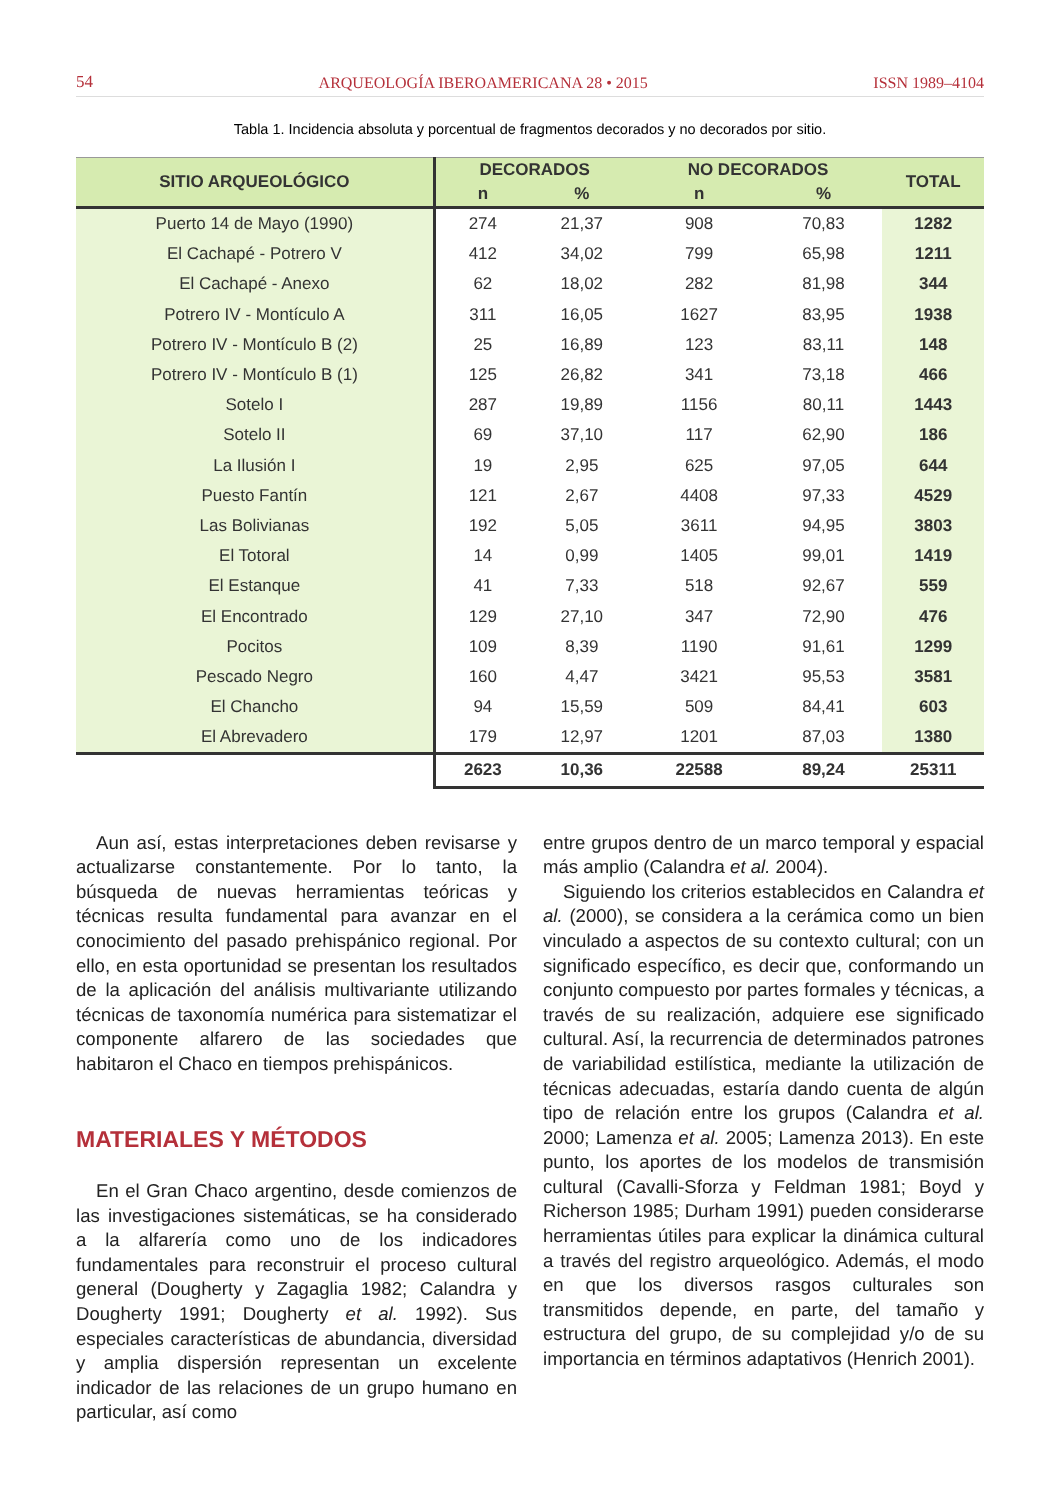54 ARQUEOLOGÍA IBEROAMERICANA 28 • 2015 ISSN 1989–4104
Tabla 1. Incidencia absoluta y porcentual de fragmentos decorados y no decorados por sitio.
| SITIO ARQUEOLÓGICO | DECORADOS | | NO DECORADOS | | TOTAL |
| --- | --- | --- | --- | --- | --- |
| | n | % | n | % | |
| Puerto 14 de Mayo (1990) | 274 | 21,37 | 908 | 70,83 | 1282 |
| El Cachapé - Potrero V | 412 | 34,02 | 799 | 65,98 | 1211 |
| El Cachapé - Anexo | 62 | 18,02 | 282 | 81,98 | 344 |
| Potrero IV - Montículo A | 311 | 16,05 | 1627 | 83,95 | 1938 |
| Potrero IV - Montículo B (2) | 25 | 16,89 | 123 | 83,11 | 148 |
| Potrero IV - Montículo B (1) | 125 | 26,82 | 341 | 73,18 | 466 |
| Sotelo I | 287 | 19,89 | 1156 | 80,11 | 1443 |
| Sotelo II | 69 | 37,10 | 117 | 62,90 | 186 |
| La Ilusión I | 19 | 2,95 | 625 | 97,05 | 644 |
| Puesto Fantín | 121 | 2,67 | 4408 | 97,33 | 4529 |
| Las Bolivianas | 192 | 5,05 | 3611 | 94,95 | 3803 |
| El Totoral | 14 | 0,99 | 1405 | 99,01 | 1419 |
| El Estanque | 41 | 7,33 | 518 | 92,67 | 559 |
| El Encontrado | 129 | 27,10 | 347 | 72,90 | 476 |
| Pocitos | 109 | 8,39 | 1190 | 91,61 | 1299 |
| Pescado Negro | 160 | 4,47 | 3421 | 95,53 | 3581 |
| El Chancho | 94 | 15,59 | 509 | 84,41 | 603 |
| El Abrevadero | 179 | 12,97 | 1201 | 87,03 | 1380 |
| | 2623 | 10,36 | 22588 | 89,24 | 25311 |
Aun así, estas interpretaciones deben revisarse y actualizarse constantemente. Por lo tanto, la búsqueda de nuevas herramientas teóricas y técnicas resulta fundamental para avanzar en el conocimiento del pasado prehispánico regional. Por ello, en esta oportunidad se presentan los resultados de la aplicación del análisis multivariante utilizando técnicas de taxonomía numérica para sistematizar el componente alfarero de las sociedades que habitaron el Chaco en tiempos prehispánicos.
MATERIALES Y MÉTODOS
En el Gran Chaco argentino, desde comienzos de las investigaciones sistemáticas, se ha considerado a la alfarería como uno de los indicadores fundamentales para reconstruir el proceso cultural general (Dougherty y Zagaglia 1982; Calandra y Dougherty 1991; Dougherty et al. 1992). Sus especiales características de abundancia, diversidad y amplia dispersión representan un excelente indicador de las relaciones de un grupo humano en particular, así como
entre grupos dentro de un marco temporal y espacial más amplio (Calandra et al. 2004).
Siguiendo los criterios establecidos en Calandra et al. (2000), se considera a la cerámica como un bien vinculado a aspectos de su contexto cultural; con un significado específico, es decir que, conformando un conjunto compuesto por partes formales y técnicas, a través de su realización, adquiere ese significado cultural. Así, la recurrencia de determinados patrones de variabilidad estilística, mediante la utilización de técnicas adecuadas, estaría dando cuenta de algún tipo de relación entre los grupos (Calandra et al. 2000; Lamenza et al. 2005; Lamenza 2013). En este punto, los aportes de los modelos de transmisión cultural (Cavalli-Sforza y Feldman 1981; Boyd y Richerson 1985; Durham 1991) pueden considerarse herramientas útiles para explicar la dinámica cultural a través del registro arqueológico. Además, el modo en que los diversos rasgos culturales son transmitidos depende, en parte, del tamaño y estructura del grupo, de su complejidad y/o de su importancia en términos adaptativos (Henrich 2001).